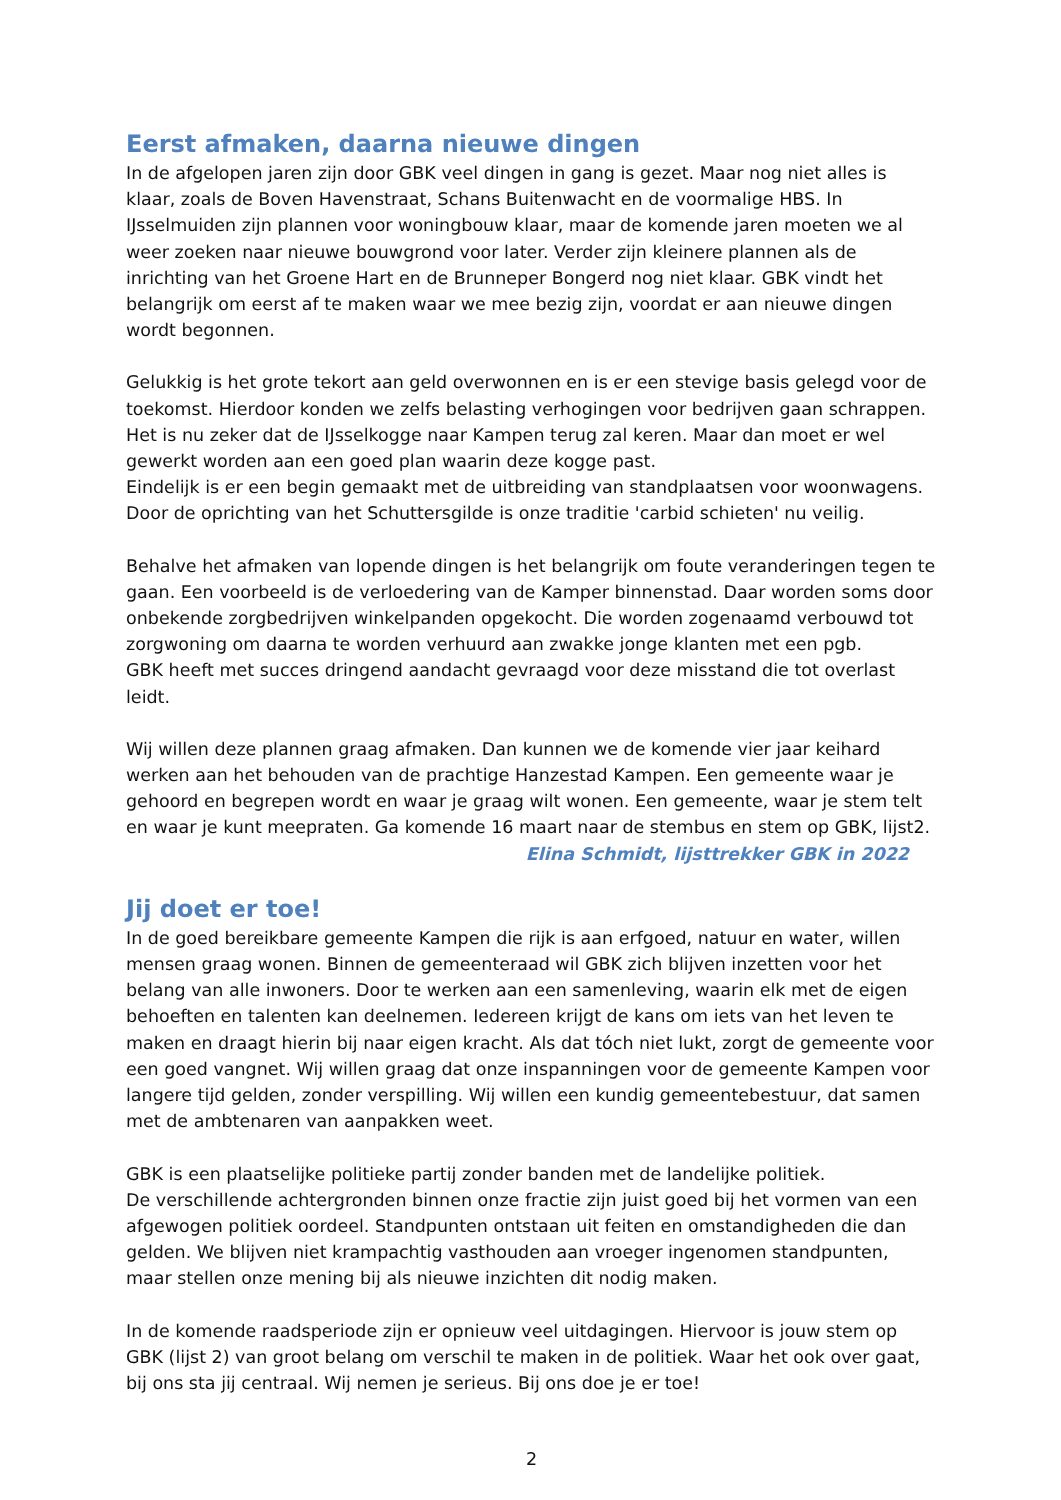Eerst afmaken, daarna nieuwe dingen
In de afgelopen jaren zijn door GBK veel dingen in gang is gezet. Maar nog niet alles is klaar, zoals de Boven Havenstraat, Schans Buitenwacht en de voormalige HBS. In IJsselmuiden zijn plannen voor woningbouw klaar, maar de komende jaren moeten we al weer zoeken naar nieuwe bouwgrond voor later. Verder zijn kleinere plannen als de inrichting van het Groene Hart en de Brunneper Bongerd nog niet klaar. GBK vindt het belangrijk om eerst af te maken waar we mee bezig zijn, voordat er aan nieuwe dingen wordt begonnen.
Gelukkig is het grote tekort aan geld overwonnen en is er een stevige basis gelegd voor de toekomst. Hierdoor konden we zelfs belasting verhogingen voor bedrijven gaan schrappen. Het is nu zeker dat de IJsselkogge naar Kampen terug zal keren. Maar dan moet er wel gewerkt worden aan een goed plan waarin deze kogge past.
Eindelijk is er een begin gemaakt met de uitbreiding van standplaatsen voor woonwagens. Door de oprichting van het Schuttersgilde is onze traditie 'carbid schieten' nu veilig.
Behalve het afmaken van lopende dingen is het belangrijk om foute veranderingen tegen te gaan. Een voorbeeld is de verloedering van de Kamper binnenstad. Daar worden soms door onbekende zorgbedrijven winkelpanden opgekocht. Die worden zogenaamd verbouwd tot zorgwoning om daarna te worden verhuurd aan zwakke jonge klanten met een pgb.
GBK heeft met succes dringend aandacht gevraagd voor deze misstand die tot overlast leidt.
Wij willen deze plannen graag afmaken. Dan kunnen we de komende vier jaar keihard werken aan het behouden van de prachtige Hanzestad Kampen. Een gemeente waar je gehoord en begrepen wordt en waar je graag wilt wonen. Een gemeente, waar je stem telt en waar je kunt meepraten. Ga komende 16 maart naar de stembus en stem op GBK, lijst2.
Elina Schmidt, lijsttrekker GBK in 2022
Jij doet er toe!
In de goed bereikbare gemeente Kampen die rijk is aan erfgoed, natuur en water, willen mensen graag wonen. Binnen de gemeenteraad wil GBK zich blijven inzetten voor het belang van alle inwoners. Door te werken aan een samenleving, waarin elk met de eigen behoeften en talenten kan deelnemen. Iedereen krijgt de kans om iets van het leven te maken en draagt hierin bij naar eigen kracht. Als dat tóch niet lukt, zorgt de gemeente voor een goed vangnet. Wij willen graag dat onze inspanningen voor de gemeente Kampen voor langere tijd gelden, zonder verspilling. Wij willen een kundig gemeentebestuur, dat samen met de ambtenaren van aanpakken weet.
GBK is een plaatselijke politieke partij zonder banden met de landelijke politiek.
De verschillende achtergronden binnen onze fractie zijn juist goed bij het vormen van een afgewogen politiek oordeel. Standpunten ontstaan uit feiten en omstandigheden die dan gelden. We blijven niet krampachtig vasthouden aan vroeger ingenomen standpunten, maar stellen onze mening bij als nieuwe inzichten dit nodig maken.
In de komende raadsperiode zijn er opnieuw veel uitdagingen. Hiervoor is jouw stem op GBK (lijst 2) van groot belang om verschil te maken in de politiek. Waar het ook over gaat, bij ons sta jij centraal. Wij nemen je serieus. Bij ons doe je er toe!
2